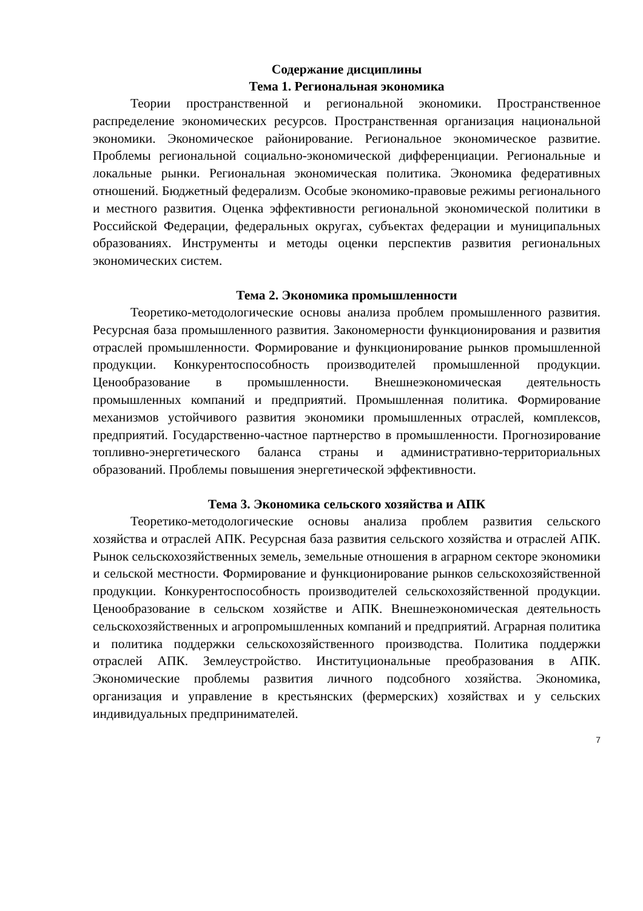Содержание дисциплины
Тема 1. Региональная экономика
Теории пространственной и региональной экономики. Пространственное распределение экономических ресурсов. Пространственная организация национальной экономики. Экономическое районирование. Региональное экономическое развитие. Проблемы региональной социально-экономической дифференциации. Региональные и локальные рынки. Региональная экономическая политика. Экономика федеративных отношений. Бюджетный федерализм. Особые экономико-правовые режимы регионального и местного развития. Оценка эффективности региональной экономической политики в Российской Федерации, федеральных округах, субъектах федерации и муниципальных образованиях. Инструменты и методы оценки перспектив развития региональных экономических систем.
Тема 2. Экономика промышленности
Теоретико-методологические основы анализа проблем промышленного развития. Ресурсная база промышленного развития. Закономерности функционирования и развития отраслей промышленности. Формирование и функционирование рынков промышленной продукции. Конкурентоспособность производителей промышленной продукции. Ценообразование в промышленности. Внешнеэкономическая деятельность промышленных компаний и предприятий. Промышленная политика. Формирование механизмов устойчивого развития экономики промышленных отраслей, комплексов, предприятий. Государственно-частное партнерство в промышленности. Прогнозирование топливно-энергетического баланса страны и административно-территориальных образований. Проблемы повышения энергетической эффективности.
Тема 3. Экономика сельского хозяйства и АПК
Теоретико-методологические основы анализа проблем развития сельского хозяйства и отраслей АПК. Ресурсная база развития сельского хозяйства и отраслей АПК. Рынок сельскохозяйственных земель, земельные отношения в аграрном секторе экономики и сельской местности. Формирование и функционирование рынков сельскохозяйственной продукции. Конкурентоспособность производителей сельскохозяйственной продукции. Ценообразование в сельском хозяйстве и АПК. Внешнеэкономическая деятельность сельскохозяйственных и агропромышленных компаний и предприятий. Аграрная политика и политика поддержки сельскохозяйственного производства. Политика поддержки отраслей АПК. Землеустройство. Институциональные преобразования в АПК. Экономические проблемы развития личного подсобного хозяйства. Экономика, организация и управление в крестьянских (фермерских) хозяйствах и у сельских индивидуальных предпринимателей.
7